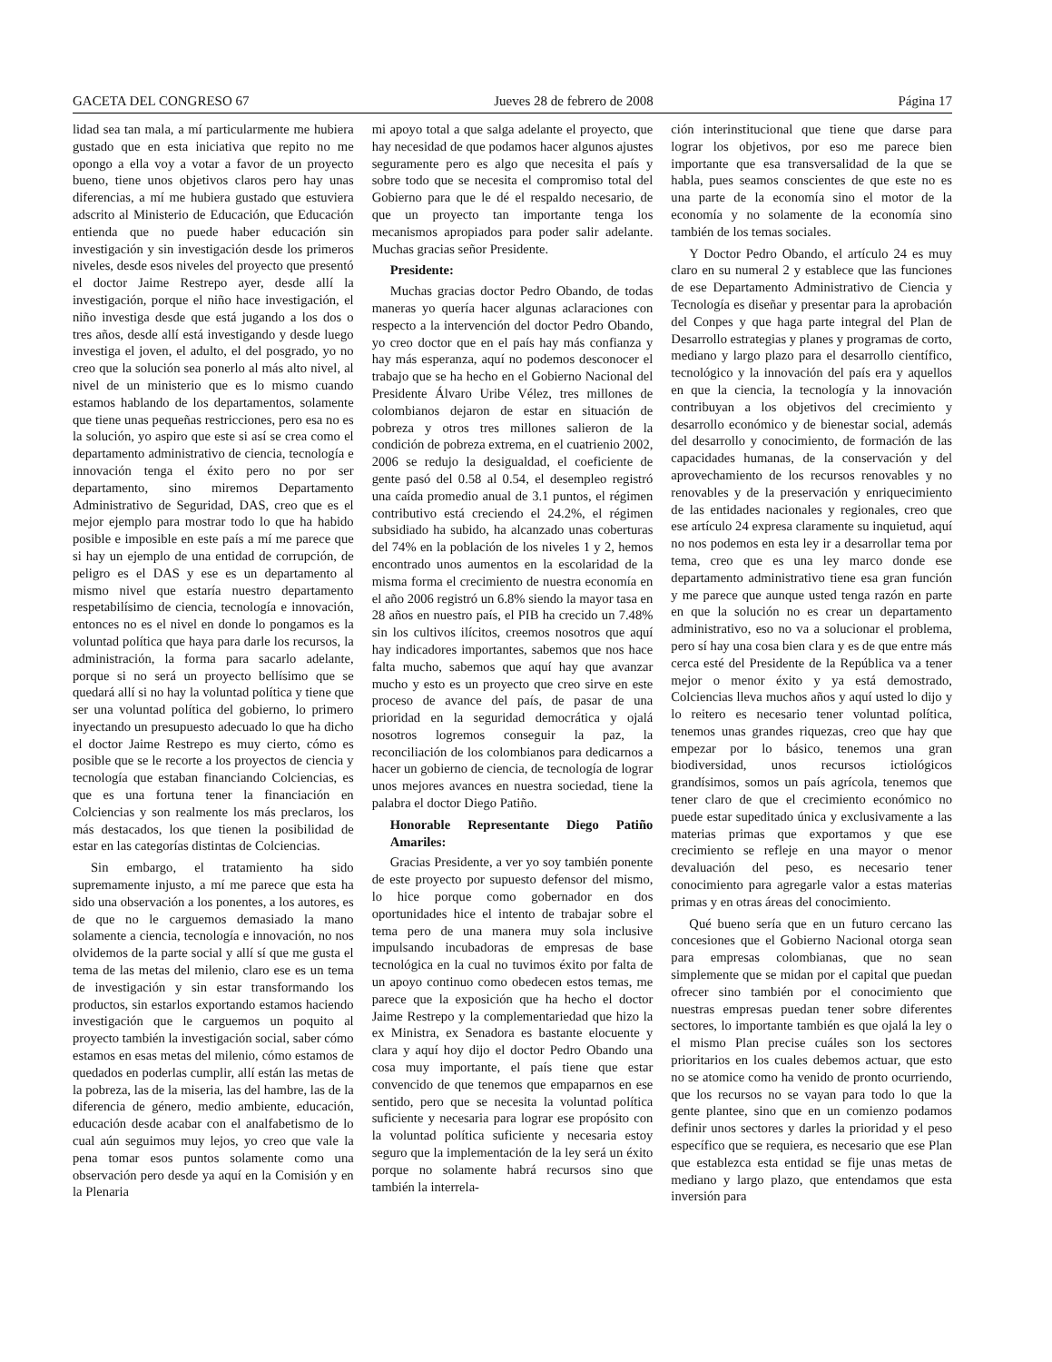GACETA DEL CONGRESO 67 Jueves 28 de febrero de 2008 Página 17
lidad sea tan mala, a mí particularmente me hubiera gustado que en esta iniciativa que repito no me opongo a ella voy a votar a favor de un proyecto bueno, tiene unos objetivos claros pero hay unas diferencias, a mí me hubiera gustado que estuviera adscrito al Ministerio de Educación, que Educación entienda que no puede haber educación sin investigación y sin investigación desde los primeros niveles, desde esos niveles del proyecto que presentó el doctor Jaime Restrepo ayer, desde allí la investigación, porque el niño hace investigación, el niño investiga desde que está jugando a los dos o tres años, desde allí está investigando y desde luego investiga el joven, el adulto, el del posgrado, yo no creo que la solución sea ponerlo al más alto nivel, al nivel de un ministerio que es lo mismo cuando estamos hablando de los departamentos, solamente que tiene unas pequeñas restricciones, pero esa no es la solución, yo aspiro que este si así se crea como el departamento administrativo de ciencia, tecnología e innovación tenga el éxito pero no por ser departamento, sino miremos Departamento Administrativo de Seguridad, DAS, creo que es el mejor ejemplo para mostrar todo lo que ha habido posible e imposible en este país a mí me parece que si hay un ejemplo de una entidad de corrupción, de peligro es el DAS y ese es un departamento al mismo nivel que estaría nuestro departamento respetabilísimo de ciencia, tecnología e innovación, entonces no es el nivel en donde lo pongamos es la voluntad política que haya para darle los recursos, la administración, la forma para sacarlo adelante, porque si no será un proyecto bellísimo que se quedará allí si no hay la voluntad política y tiene que ser una voluntad política del gobierno, lo primero inyectando un presupuesto adecuado lo que ha dicho el doctor Jaime Restrepo es muy cierto, cómo es posible que se le recorte a los proyectos de ciencia y tecnología que estaban financiando Colciencias, es que es una fortuna tener la financiación en Colciencias y son realmente los más preclaros, los más destacados, los que tienen la posibilidad de estar en las categorías distintas de Colciencias.
Sin embargo, el tratamiento ha sido supremamente injusto, a mí me parece que esta ha sido una observación a los ponentes, a los autores, es de que no le carguemos demasiado la mano solamente a ciencia, tecnología e innovación, no nos olvidemos de la parte social y allí sí que me gusta el tema de las metas del milenio, claro ese es un tema de investigación y sin estar transformando los productos, sin estarlos exportando estamos haciendo investigación que le carguemos un poquito al proyecto también la investigación social, saber cómo estamos en esas metas del milenio, cómo estamos de quedados en poderlas cumplir, allí están las metas de la pobreza, las de la miseria, las del hambre, las de la diferencia de género, medio ambiente, educación, educación desde acabar con el analfabetismo de lo cual aún seguimos muy lejos, yo creo que vale la pena tomar esos puntos solamente como una observación pero desde ya aquí en la Comisión y en la Plenaria
mi apoyo total a que salga adelante el proyecto, que hay necesidad de que podamos hacer algunos ajustes seguramente pero es algo que necesita el país y sobre todo que se necesita el compromiso total del Gobierno para que le dé el respaldo necesario, de que un proyecto tan importante tenga los mecanismos apropiados para poder salir adelante. Muchas gracias señor Presidente.
Presidente:
Muchas gracias doctor Pedro Obando, de todas maneras yo quería hacer algunas aclaraciones con respecto a la intervención del doctor Pedro Obando, yo creo doctor que en el país hay más confianza y hay más esperanza, aquí no podemos desconocer el trabajo que se ha hecho en el Gobierno Nacional del Presidente Álvaro Uribe Vélez, tres millones de colombianos dejaron de estar en situación de pobreza y otros tres millones salieron de la condición de pobreza extrema, en el cuatrienio 2002, 2006 se redujo la desigualdad, el coeficiente de gente pasó del 0.58 al 0.54, el desempleo registró una caída promedio anual de 3.1 puntos, el régimen contributivo está creciendo el 24.2%, el régimen subsidiado ha subido, ha alcanzado unas coberturas del 74% en la población de los niveles 1 y 2, hemos encontrado unos aumentos en la escolaridad de la misma forma el crecimiento de nuestra economía en el año 2006 registró un 6.8% siendo la mayor tasa en 28 años en nuestro país, el PIB ha crecido un 7.48% sin los cultivos ilícitos, creemos nosotros que aquí hay indicadores importantes, sabemos que nos hace falta mucho, sabemos que aquí hay que avanzar mucho y esto es un proyecto que creo sirve en este proceso de avance del país, de pasar de una prioridad en la seguridad democrática y ojalá nosotros logremos conseguir la paz, la reconciliación de los colombianos para dedicarnos a hacer un gobierno de ciencia, de tecnología de lograr unos mejores avances en nuestra sociedad, tiene la palabra el doctor Diego Patiño.
Honorable Representante Diego Patiño Amariles:
Gracias Presidente, a ver yo soy también ponente de este proyecto por supuesto defensor del mismo, lo hice porque como gobernador en dos oportunidades hice el intento de trabajar sobre el tema pero de una manera muy sola inclusive impulsando incubadoras de empresas de base tecnológica en la cual no tuvimos éxito por falta de un apoyo continuo como obedecen estos temas, me parece que la exposición que ha hecho el doctor Jaime Restrepo y la complementariedad que hizo la ex Ministra, ex Senadora es bastante elocuente y clara y aquí hoy dijo el doctor Pedro Obando una cosa muy importante, el país tiene que estar convencido de que tenemos que empaparnos en ese sentido, pero que se necesita la voluntad política suficiente y necesaria para lograr ese propósito con la voluntad política suficiente y necesaria estoy seguro que la implementación de la ley será un éxito porque no solamente habrá recursos sino que también la interrela-
ción interinstitucional que tiene que darse para lograr los objetivos, por eso me parece bien importante que esa transversalidad de la que se habla, pues seamos conscientes de que este no es una parte de la economía sino el motor de la economía y no solamente de la economía sino también de los temas sociales.
Y Doctor Pedro Obando, el artículo 24 es muy claro en su numeral 2 y establece que las funciones de ese Departamento Administrativo de Ciencia y Tecnología es diseñar y presentar para la aprobación del Conpes y que haga parte integral del Plan de Desarrollo estrategias y planes y programas de corto, mediano y largo plazo para el desarrollo científico, tecnológico y la innovación del país era y aquellos en que la ciencia, la tecnología y la innovación contribuyan a los objetivos del crecimiento y desarrollo económico y de bienestar social, además del desarrollo y conocimiento, de formación de las capacidades humanas, de la conservación y del aprovechamiento de los recursos renovables y no renovables y de la preservación y enriquecimiento de las entidades nacionales y regionales, creo que ese artículo 24 expresa claramente su inquietud, aquí no nos podemos en esta ley ir a desarrollar tema por tema, creo que es una ley marco donde ese departamento administrativo tiene esa gran función y me parece que aunque usted tenga razón en parte en que la solución no es crear un departamento administrativo, eso no va a solucionar el problema, pero sí hay una cosa bien clara y es de que entre más cerca esté del Presidente de la República va a tener mejor o menor éxito y ya está demostrado, Colciencias lleva muchos años y aquí usted lo dijo y lo reitero es necesario tener voluntad política, tenemos unas grandes riquezas, creo que hay que empezar por lo básico, tenemos una gran biodiversidad, unos recursos ictiológicos grandísimos, somos un país agrícola, tenemos que tener claro de que el crecimiento económico no puede estar supeditado única y exclusivamente a las materias primas que exportamos y que ese crecimiento se refleje en una mayor o menor devaluación del peso, es necesario tener conocimiento para agregarle valor a estas materias primas y en otras áreas del conocimiento.
Qué bueno sería que en un futuro cercano las concesiones que el Gobierno Nacional otorga sean para empresas colombianas, que no sean simplemente que se midan por el capital que puedan ofrecer sino también por el conocimiento que nuestras empresas puedan tener sobre diferentes sectores, lo importante también es que ojalá la ley o el mismo Plan precise cuáles son los sectores prioritarios en los cuales debemos actuar, que esto no se atomice como ha venido de pronto ocurriendo, que los recursos no se vayan para todo lo que la gente plantee, sino que en un comienzo podamos definir unos sectores y darles la prioridad y el peso específico que se requiera, es necesario que ese Plan que establezca esta entidad se fije unas metas de mediano y largo plazo, que entendamos que esta inversión para